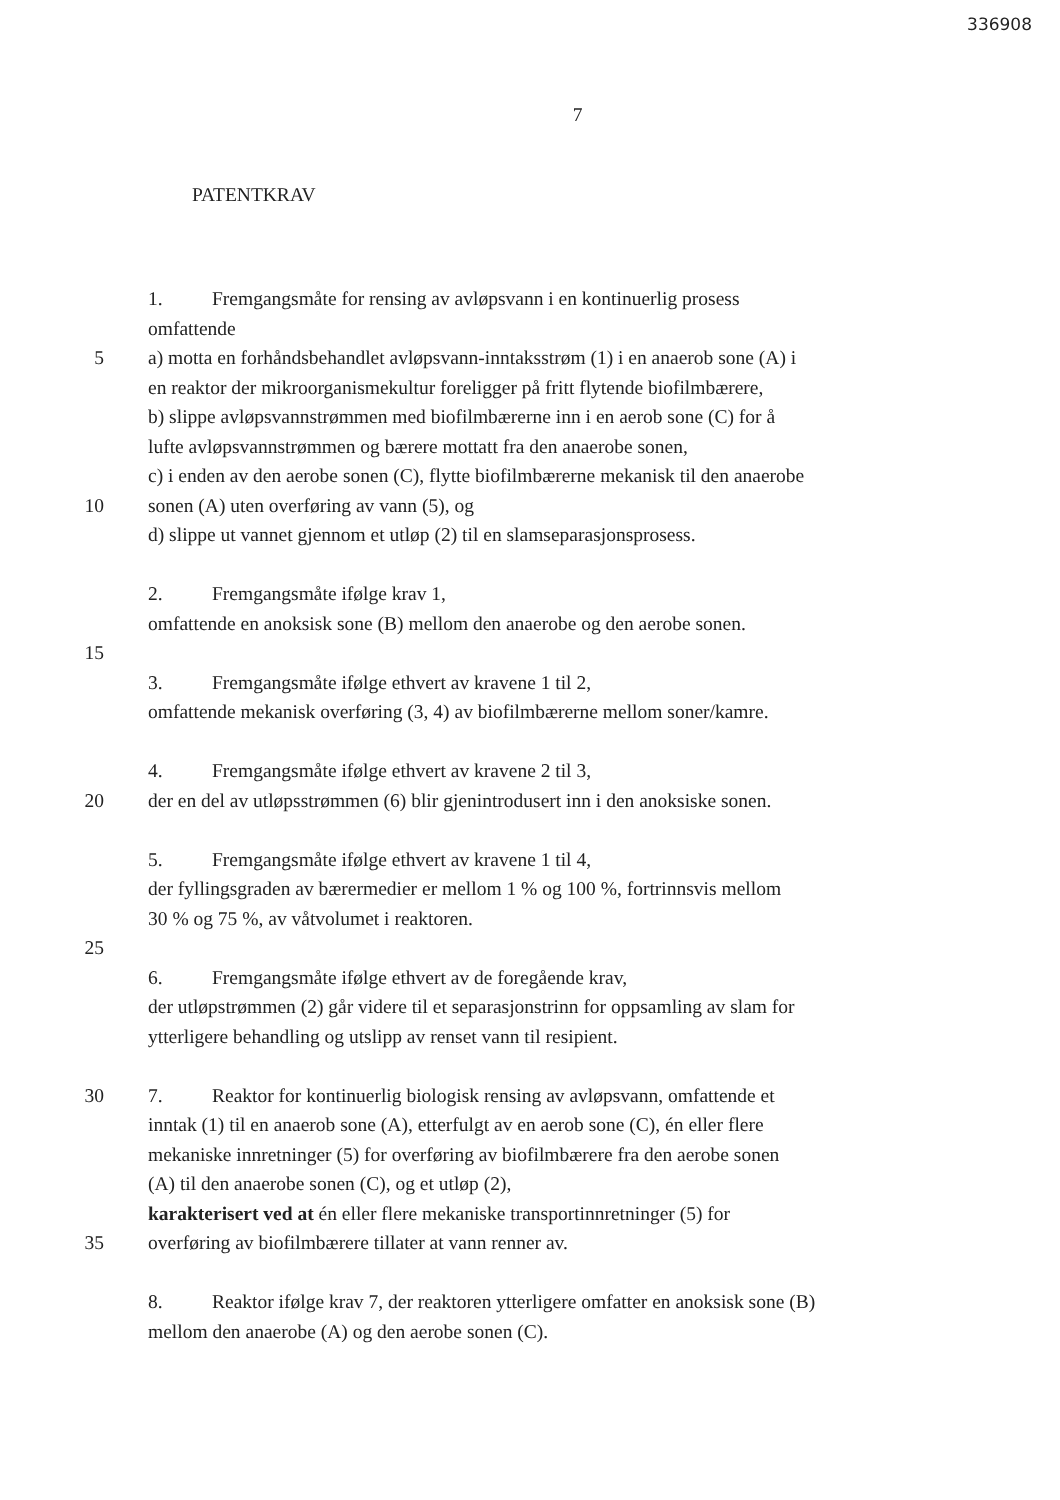336908
7
PATENTKRAV
1. Fremgangsmåte for rensing av avløpsvann i en kontinuerlig prosess
omfattende
5 a) motta en forhåndsbehandlet avløpsvann-inntaksstrøm (1) i en anaerob sone (A) i
en reaktor der mikroorganismekultur foreligger på fritt flytende biofilmbærere,
b) slippe avløpsvannstrømmen med biofilmbærerne inn i en aerob sone (C) for å
lufte avløpsvannstrømmen og bærere mottatt fra den anaerobe sonen,
c) i enden av den aerobe sonen (C), flytte biofilmbærerne mekanisk til den anaerobe
10 sonen (A) uten overføring av vann (5), og
d) slippe ut vannet gjennom et utløp (2) til en slamseparasjonsprosess.
2. Fremgangsmåte ifølge krav 1,
omfattende en anoksisk sone (B) mellom den anaerobe og den aerobe sonen.
15
3. Fremgangsmåte ifølge ethvert av kravene 1 til 2,
omfattende mekanisk overføring (3, 4) av biofilmbærerne mellom soner/kamre.
4. Fremgangsmåte ifølge ethvert av kravene 2 til 3,
20 der en del av utløpsstrømmen (6) blir gjenintrodusert inn i den anoksiske sonen.
5. Fremgangsmåte ifølge ethvert av kravene 1 til 4,
der fyllingsgraden av bærermedier er mellom 1 % og 100 %, fortrinnsvis mellom
30 % og 75 %, av våtvolumet i reaktoren.
25
6. Fremgangsmåte ifølge ethvert av de foregående krav,
der utløpstrømmen (2) går videre til et separasjonstrinn for oppsamling av slam for
ytterligere behandling og utslipp av renset vann til resipient.
30 7. Reaktor for kontinuerlig biologisk rensing av avløpsvann, omfattende et
inntak (1) til en anaerob sone (A), etterfulgt av en aerob sone (C), én eller flere
mekaniske innretninger (5) for overføring av biofilmbærere fra den aerobe sonen
(A) til den anaerobe sonen (C), og et utløp (2),
karakterisert ved at én eller flere mekaniske transportinnretninger (5) for
35 overføring av biofilmbærere tillater at vann renner av.
8. Reaktor ifølge krav 7, der reaktoren ytterligere omfatter en anoksisk sone (B)
mellom den anaerobe (A) og den aerobe sonen (C).